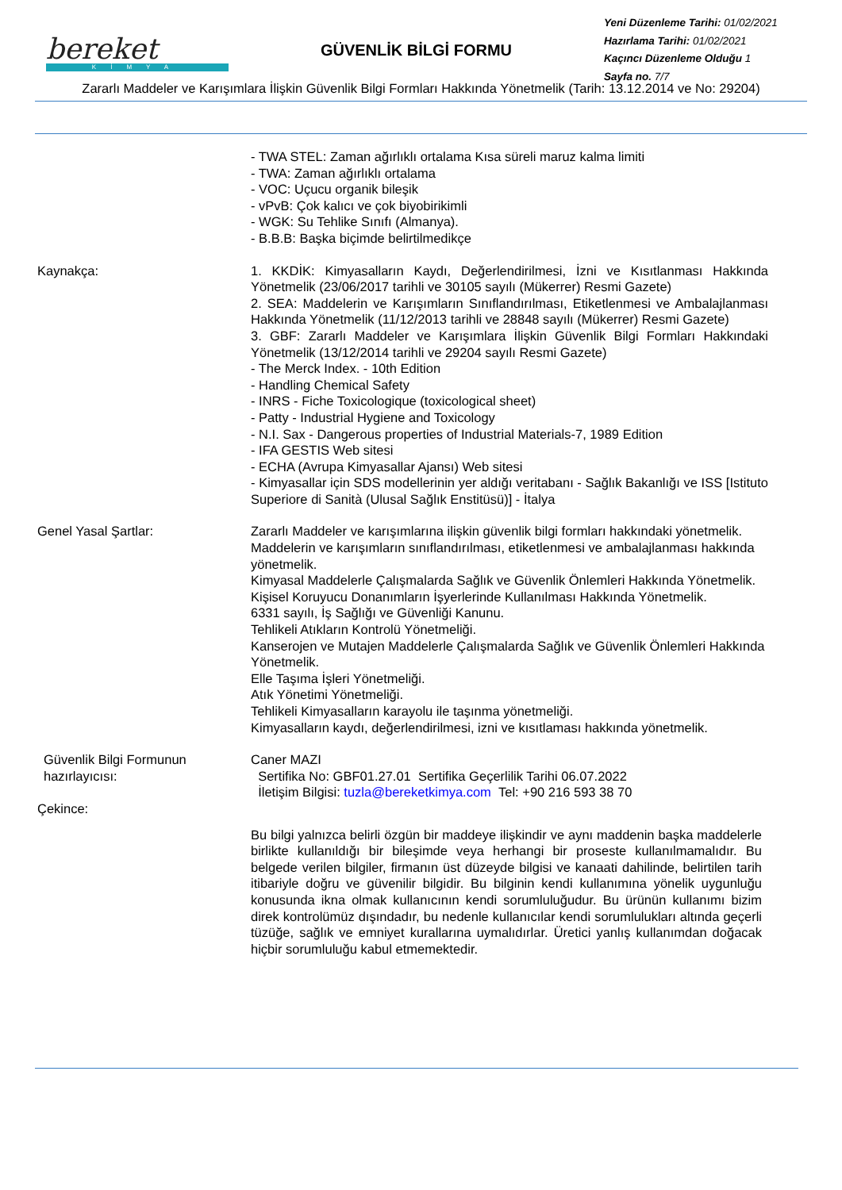bereket
KİMYA
GÜVENLİK BİLGİ FORMU
Yeni Düzenleme Tarihi: 01/02/2021
Hazırlama Tarihi: 01/02/2021
Kaçıncı Düzenleme Olduğu 1
Sayfa no. 7/7
Zararlı Maddeler ve Karışımlara İlişkin Güvenlik Bilgi Formları Hakkında Yönetmelik (Tarih: 13.12.2014 ve No: 29204)
- TWA STEL: Zaman ağırlıklı ortalama Kısa süreli maruz kalma limiti
- TWA: Zaman ağırlıklı ortalama
- VOC: Uçucu organik bileşik
- vPvB: Çok kalıcı ve çok biyobirikimli
- WGK: Su Tehlike Sınıfı (Almanya).
- B.B.B: Başka biçimde belirtilmedikçe
Kaynakça: 1. KKDİK: Kimyasalların Kaydı, Değerlendirilmesi, İzni ve Kısıtlanması Hakkında Yönetmelik (23/06/2017 tarihli ve 30105 sayılı (Mükerrer) Resmi Gazete)
2. SEA: Maddelerin ve Karışımların Sınıflandırılması, Etiketlenmesi ve Ambalajlanması Hakkında Yönetmelik (11/12/2013 tarihli ve 28848 sayılı (Mükerrer) Resmi Gazete)
3. GBF: Zararlı Maddeler ve Karışımlara İlişkin Güvenlik Bilgi Formları Hakkındaki Yönetmelik (13/12/2014 tarihli ve 29204 sayılı Resmi Gazete)
- The Merck Index. - 10th Edition
- Handling Chemical Safety
- INRS - Fiche Toxicologique (toxicological sheet)
- Patty - Industrial Hygiene and Toxicology
- N.I. Sax - Dangerous properties of Industrial Materials-7, 1989 Edition
- IFA GESTIS Web sitesi
- ECHA (Avrupa Kimyasallar Ajansı) Web sitesi
- Kimyasallar için SDS modellerinin yer aldığı veritabanı - Sağlık Bakanlığı ve ISS [Istituto Superiore di Sanità (Ulusal Sağlık Enstitüsü)] - İtalya
Genel Yasal Şartlar: Zararlı Maddeler ve karışımlarına ilişkin güvenlik bilgi formları hakkındaki yönetmelik.
Maddelerin ve karışımların sınıflandırılması, etiketlenmesi ve ambalajlanması hakkında yönetmelik.
Kimyasal Maddelerle Çalışmalarda Sağlık ve Güvenlik Önlemleri Hakkında Yönetmelik.
Kişisel Koruyucu Donanımların İşyerlerinde Kullanılması Hakkında Yönetmelik.
6331 sayılı, İş Sağlığı ve Güvenliği Kanunu.
Tehlikeli Atıkların Kontrolü Yönetmeliği.
Kanserojen ve Mutajen Maddelerle Çalışmalarda Sağlık ve Güvenlik Önlemleri Hakkında Yönetmelik.
Elle Taşıma İşleri Yönetmeliği.
Atık Yönetimi Yönetmeliği.
Tehlikeli Kimyasalların karayolu ile taşınma yönetmeliği.
Kimyasalların kaydı, değerlendirilmesi, izni ve kısıtlaması hakkında yönetmelik.
Güvenlik Bilgi Formunun hazırlayıcısı:
Caner MAZI
Sertifika No: GBF01.27.01 Sertifika Geçerlilik Tarihi 06.07.2022
İletişim Bilgisi: tuzla@bereketkimya.com Tel: +90 216 593 38 70
Çekince:
Bu bilgi yalnızca belirli özgün bir maddeye ilişkindir ve aynı maddenin başka maddelerle birlikte kullanıldığı bir bileşimde veya herhangi bir proseste kullanılmamalıdır. Bu belgede verilen bilgiler, firmanın üst düzeyde bilgisi ve kanaati dahilinde, belirtilen tarih itibariyle doğru ve güvenilir bilgidir. Bu bilginin kendi kullanımına yönelik uygunluğu konusunda ikna olmak kullanıcının kendi sorumluluğudur. Bu ürünün kullanımı bizim direk kontrolümüz dışındadır, bu nedenle kullanıcılar kendi sorumlulukları altında geçerli tüzüğe, sağlık ve emniyet kurallarına uymalıdırlar. Üretici yanlış kullanımdan doğacak hiçbir sorumluluğu kabul etmemektedir.